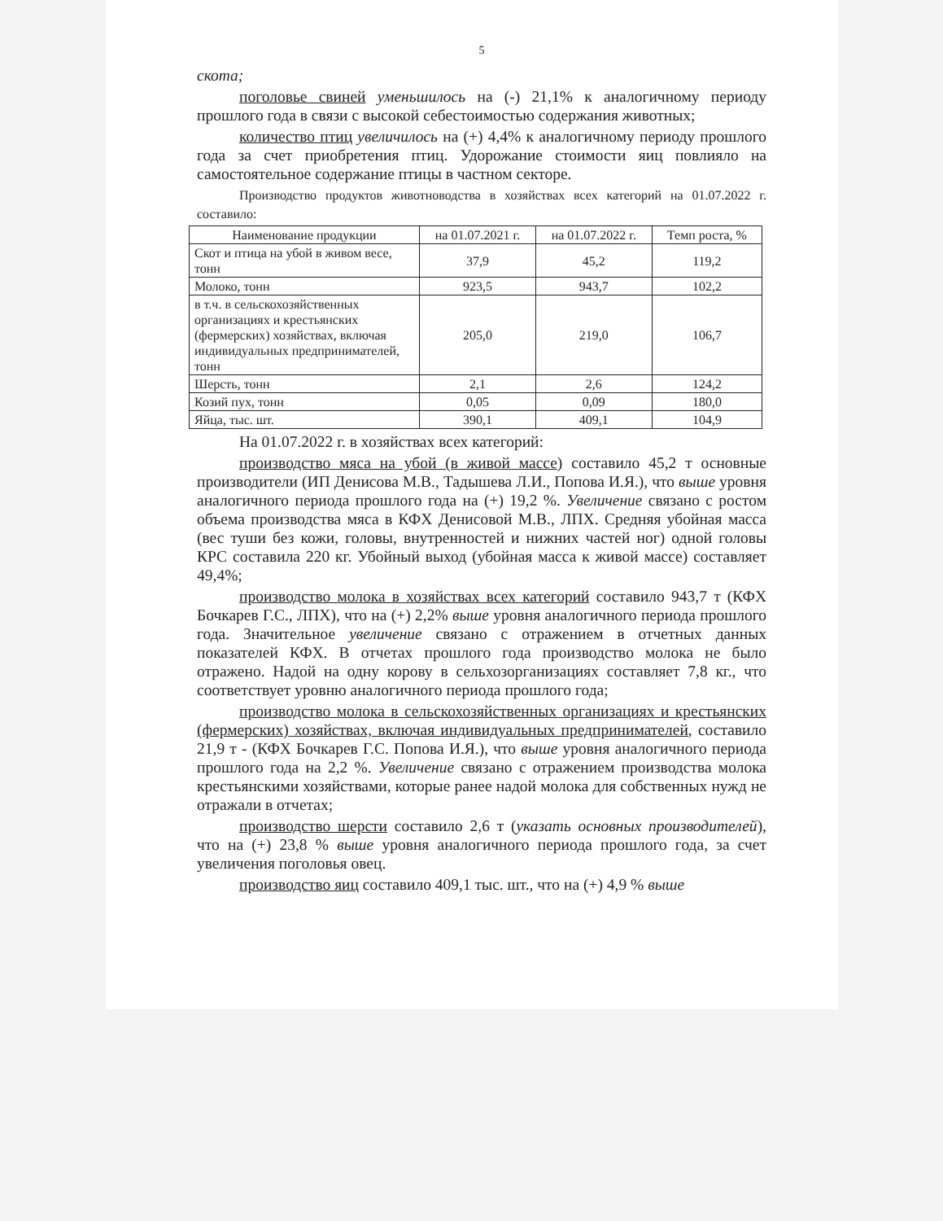5
скота;
поголовье свиней уменьшилось на (-) 21,1% к аналогичному периоду прошлого года в связи с высокой себестоимостью содержания животных;
количество птиц увеличилось на (+) 4,4% к аналогичному периоду прошлого года за счет приобретения птиц. Удорожание стоимости яиц повлияло на самостоятельное содержание птицы в частном секторе.
Производство продуктов животноводства в хозяйствах всех категорий на 01.07.2022 г. составило:
| Наименование продукции | на 01.07.2021 г. | на 01.07.2022 г. | Темп роста, % |
| --- | --- | --- | --- |
| Скот и птица на убой в живом весе, тонн | 37,9 | 45,2 | 119,2 |
| Молоко, тонн | 923,5 | 943,7 | 102,2 |
| в т.ч. в сельскохозяйственных организациях и крестьянских (фермерских) хозяйствах, включая индивидуальных предпринимателей, тонн | 205,0 | 219,0 | 106,7 |
| Шерсть, тонн | 2,1 | 2,6 | 124,2 |
| Козий пух, тонн | 0,05 | 0,09 | 180,0 |
| Яйца, тыс. шт. | 390,1 | 409,1 | 104,9 |
На 01.07.2022 г. в хозяйствах всех категорий:
производство мяса на убой (в живой массе) составило 45,2 т основные производители (ИП Денисова М.В., Тадышева Л.И., Попова И.Я.), что выше уровня аналогичного периода прошлого года на (+) 19,2 %. Увеличение связано с ростом объема производства мяса в КФХ Денисовой М.В., ЛПХ. Средняя убойная масса (вес туши без кожи, головы, внутренностей и нижних частей ног) одной головы КРС составила 220 кг. Убойный выход (убойная масса к живой массе) составляет 49,4%;
производство молока в хозяйствах всех категорий составило 943,7 т (КФХ Бочкарев Г.С., ЛПХ), что на (+) 2,2% выше уровня аналогичного периода прошлого года. Значительное увеличение связано с отражением в отчетных данных показателей КФХ. В отчетах прошлого года производство молока не было отражено. Надой на одну корову в сельхозорганизациях составляет 7,8 кг., что соответствует уровню аналогичного периода прошлого года;
производство молока в сельскохозяйственных организациях и крестьянских (фермерских) хозяйствах, включая индивидуальных предпринимателей, составило 21,9 т - (КФХ Бочкарев Г.С. Попова И.Я.), что выше уровня аналогичного периода прошлого года на 2,2 %. Увеличение связано с отражением производства молока крестьянскими хозяйствами, которые ранее надой молока для собственных нужд не отражали в отчетах;
производство шерсти составило 2,6 т (указать основных производителей), что на (+) 23,8 % выше уровня аналогичного периода прошлого года, за счет увеличения поголовья овец.
производство яиц составило 409,1 тыс. шт., что на (+) 4,9 % выше